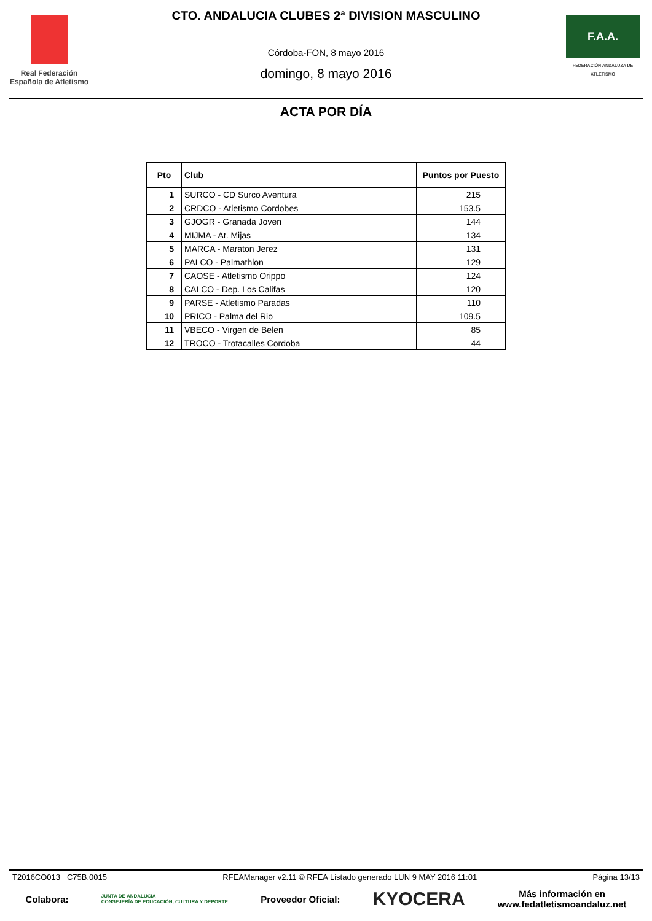Real Federación
Española de Atletismo
CTO. ANDALUCIA CLUBES 2ª DIVISION MASCULINO
Córdoba-FON, 8 mayo 2016
domingo, 8 mayo 2016
F.A.A.
FEDERACIÓN ANDALUZA DE ATLETISMO
ACTA POR DÍA
| Pto | Club | Puntos por Puesto |
| --- | --- | --- |
| 1 | SURCO - CD Surco Aventura | 215 |
| 2 | CRDCO - Atletismo Cordobes | 153.5 |
| 3 | GJOGR - Granada Joven | 144 |
| 4 | MIJMA - At. Mijas | 134 |
| 5 | MARCA - Maraton Jerez | 131 |
| 6 | PALCO - Palmathlon | 129 |
| 7 | CAOSE - Atletismo Orippo | 124 |
| 8 | CALCO - Dep. Los Califas | 120 |
| 9 | PARSE - Atletismo Paradas | 110 |
| 10 | PRICO - Palma del Rio | 109.5 |
| 11 | VBECO - Virgen de Belen | 85 |
| 12 | TROCO - Trotacalles Cordoba | 44 |
T2016CO013 C75B.0015 RFEAManager v2.11 © RFEA Listado generado LUN 9 MAY 2016 11:01 Página 13/13
Colabora: JUNTA DE ANDALUCIA
CONSEJERÍA DE EDUCACIÓN, CULTURA Y DEPORTE Proveedor Oficial: KYOCERA Más información en
www.fedatletismoandaluz.net